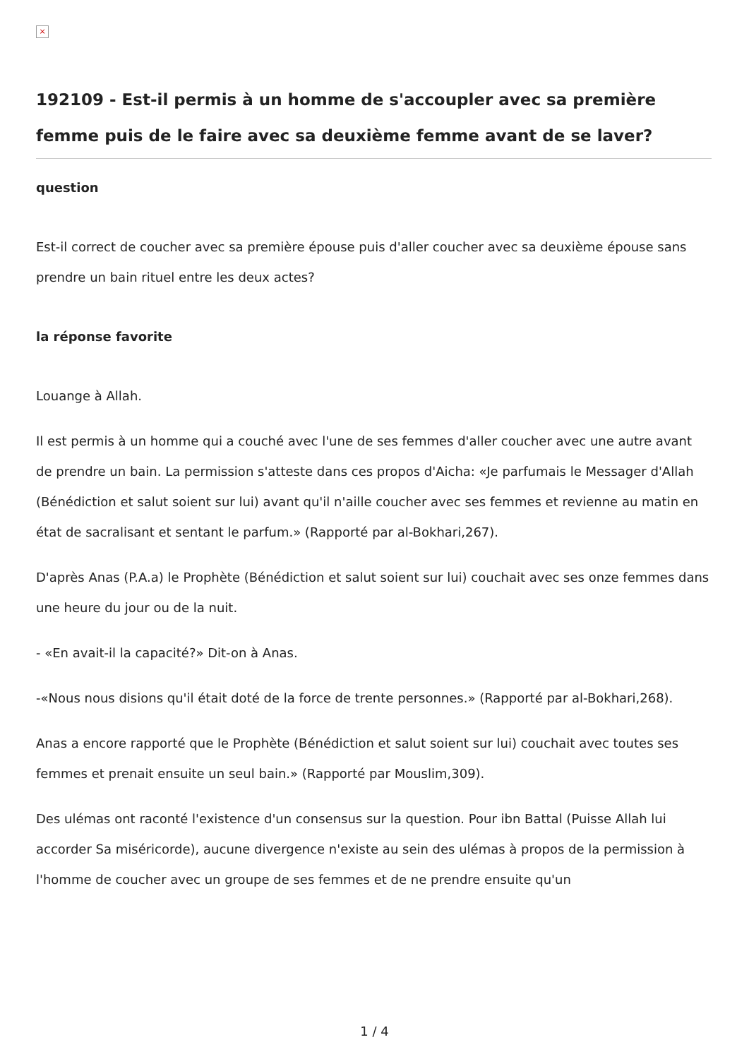×
192109 - Est-il permis à un homme de s'accoupler avec sa première femme puis de le faire avec sa deuxième femme avant de se laver?
question
Est-il correct de coucher avec sa première épouse puis d'aller coucher avec sa deuxième épouse sans prendre un bain rituel entre les deux actes?
la réponse favorite
Louange à Allah.
Il est permis à un homme qui a couché avec l'une de ses femmes d'aller coucher avec une autre avant de prendre un bain. La permission s'atteste dans ces propos d'Aicha: «Je parfumais le Messager d'Allah (Bénédiction et salut soient sur lui) avant qu'il n'aille coucher avec ses femmes et revienne au matin en état de sacralisant et sentant le parfum.» (Rapporté par al-Bokhari,267).
D'après Anas (P.A.a) le Prophète (Bénédiction et salut soient sur lui) couchait avec ses onze femmes dans une heure du jour ou de la nuit.
- «En avait-il la capacité?» Dit-on à Anas.
-«Nous nous disions qu'il était doté de la force de trente personnes.» (Rapporté par al-Bokhari,268).
Anas a encore rapporté que le Prophète (Bénédiction et salut soient sur lui) couchait avec toutes ses femmes et prenait ensuite un seul bain.» (Rapporté par Mouslim,309).
Des ulémas ont raconté l'existence d'un consensus sur la question. Pour ibn Battal (Puisse Allah lui accorder Sa miséricorde), aucune divergence n'existe au sein des ulémas à propos de la permission à l'homme de coucher avec un groupe de ses femmes et de ne prendre ensuite qu'un
1 / 4